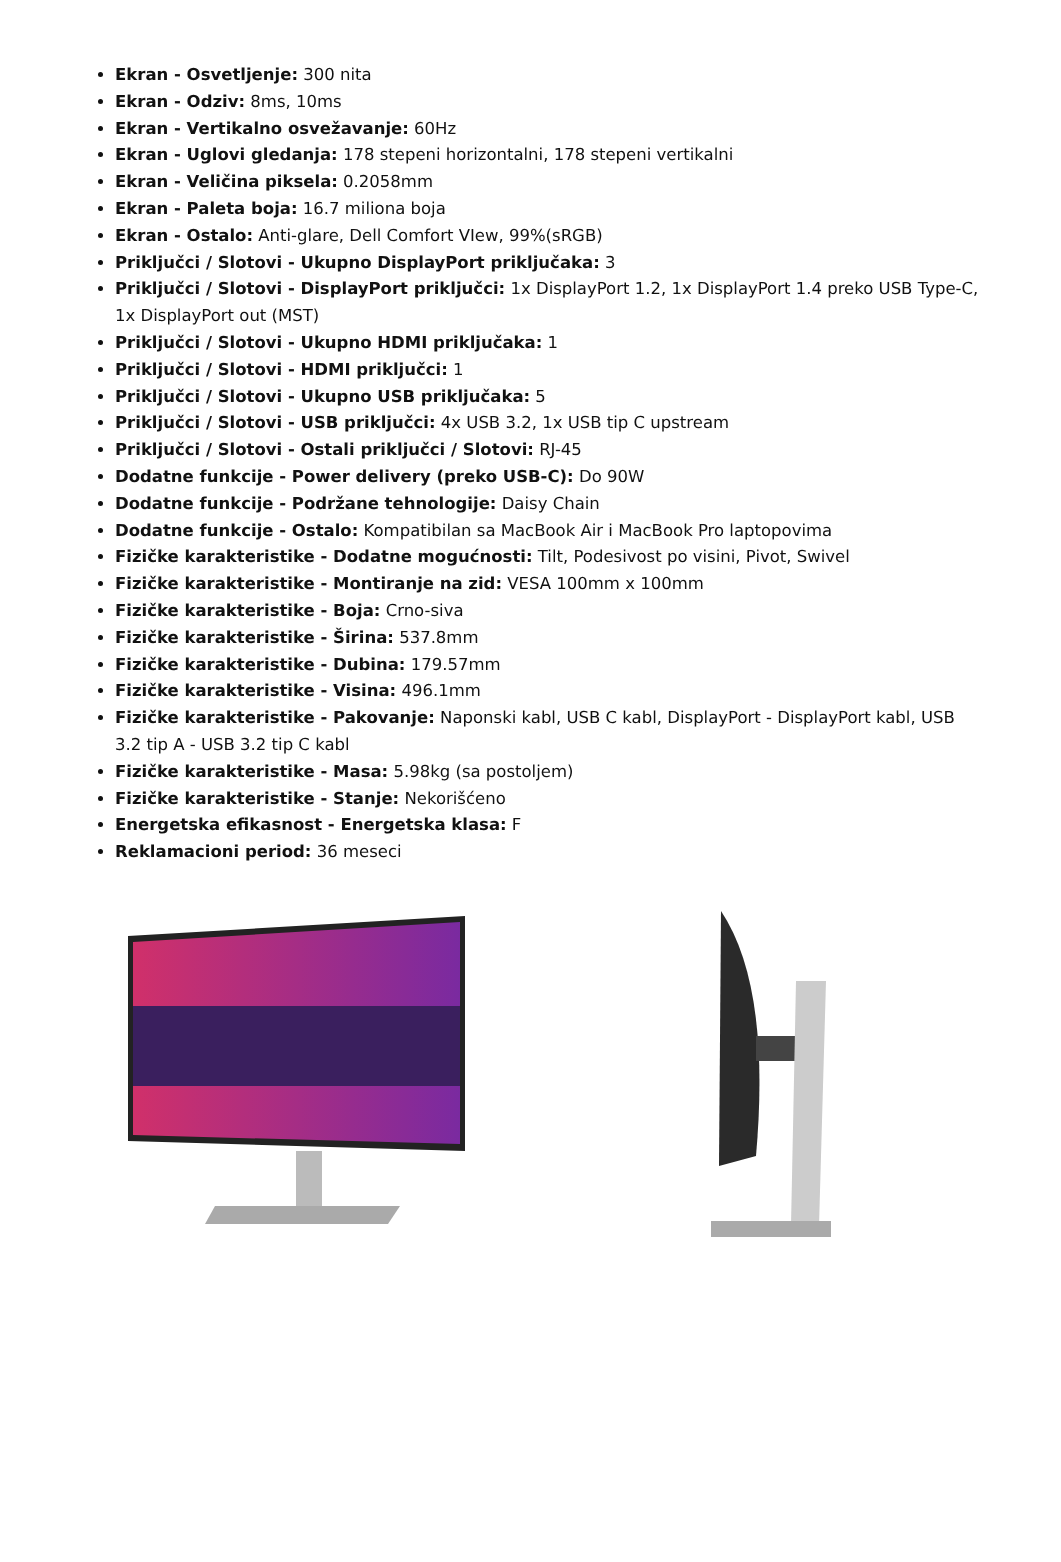Ekran - Osvetljenje: 300 nita
Ekran - Odziv: 8ms, 10ms
Ekran - Vertikalno osvežavanje: 60Hz
Ekran - Uglovi gledanja: 178 stepeni horizontalni, 178 stepeni vertikalni
Ekran - Veličina piksela: 0.2058mm
Ekran - Paleta boja: 16.7 miliona boja
Ekran - Ostalo: Anti-glare, Dell Comfort VIew, 99%(sRGB)
Priključci / Slotovi - Ukupno DisplayPort priključaka: 3
Priključci / Slotovi - DisplayPort priključci: 1x DisplayPort 1.2, 1x DisplayPort 1.4 preko USB Type-C, 1x DisplayPort out (MST)
Priključci / Slotovi - Ukupno HDMI priključaka: 1
Priključci / Slotovi - HDMI priključci: 1
Priključci / Slotovi - Ukupno USB priključaka: 5
Priključci / Slotovi - USB priključci: 4x USB 3.2, 1x USB tip C upstream
Priključci / Slotovi - Ostali priključci / Slotovi: RJ-45
Dodatne funkcije - Power delivery (preko USB-C): Do 90W
Dodatne funkcije - Podržane tehnologije: Daisy Chain
Dodatne funkcije - Ostalo: Kompatibilan sa MacBook Air i MacBook Pro laptopovima
Fizičke karakteristike - Dodatne mogućnosti: Tilt, Podesivost po visini, Pivot, Swivel
Fizičke karakteristike - Montiranje na zid: VESA 100mm x 100mm
Fizičke karakteristike - Boja: Crno-siva
Fizičke karakteristike - Širina: 537.8mm
Fizičke karakteristike - Dubina: 179.57mm
Fizičke karakteristike - Visina: 496.1mm
Fizičke karakteristike - Pakovanje: Naponski kabl, USB C kabl, DisplayPort - DisplayPort kabl, USB 3.2 tip A - USB 3.2 tip C kabl
Fizičke karakteristike - Masa: 5.98kg (sa postoljem)
Fizičke karakteristike - Stanje: Nekorišćeno
Energetska efikasnost - Energetska klasa: F
Reklamacioni period: 36 meseci